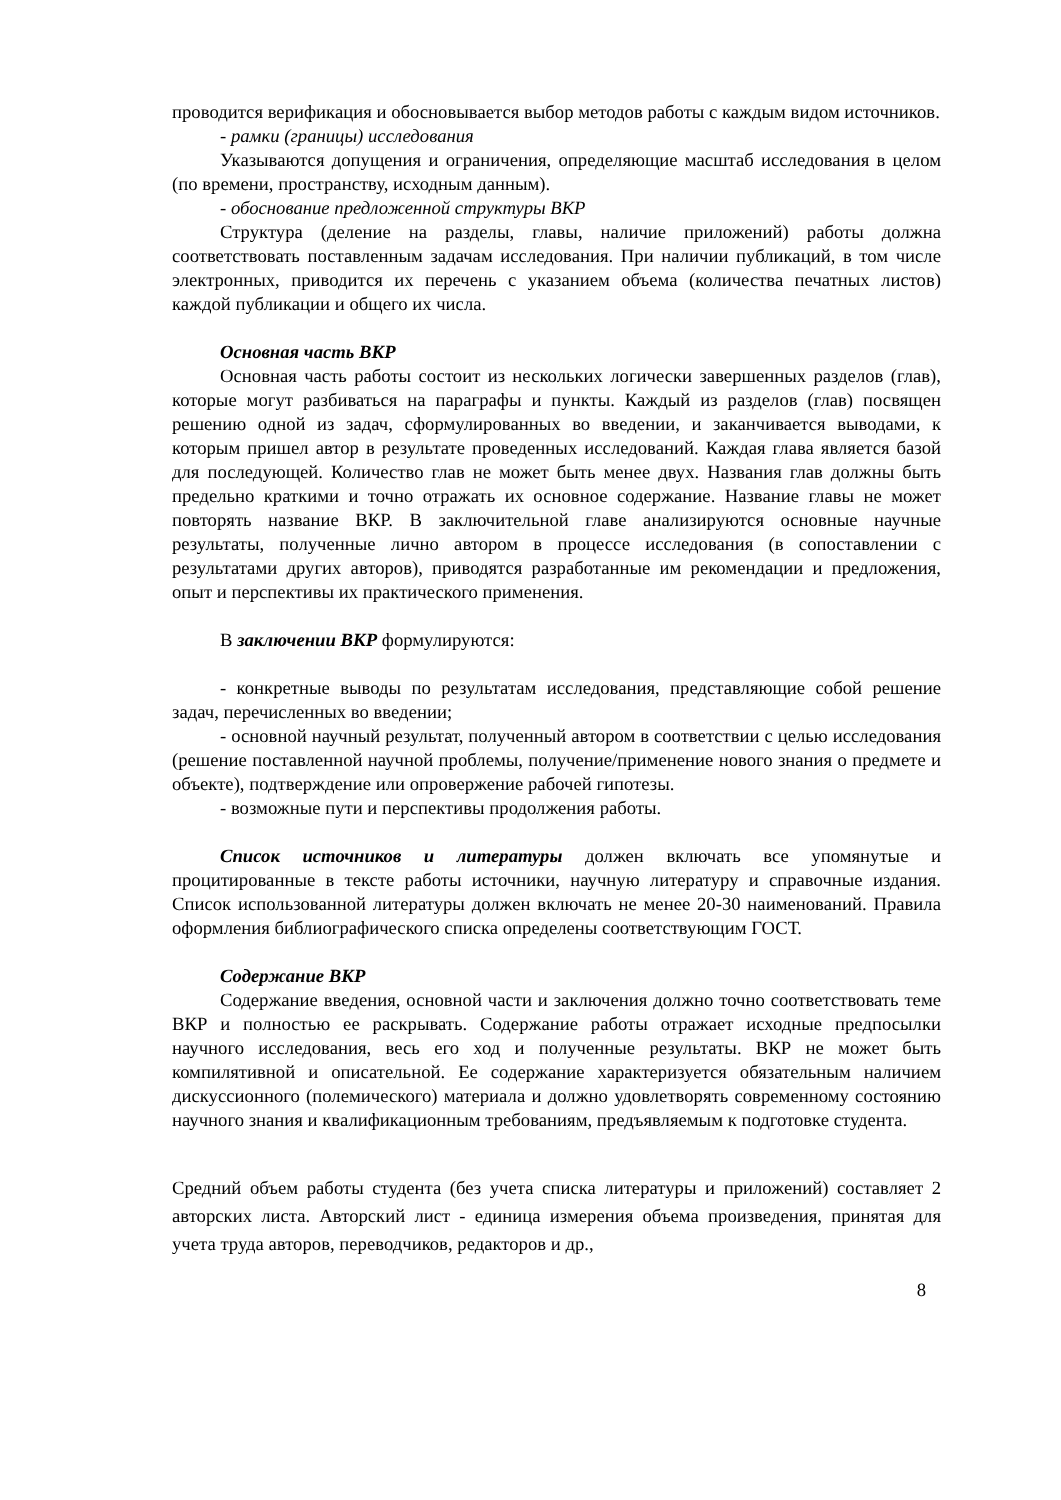проводится верификация и обосновывается выбор методов работы с каждым видом источников.
- рамки (границы) исследования
Указываются допущения и ограничения, определяющие масштаб исследования в целом (по времени, пространству, исходным данным).
- обоснование предложенной структуры ВКР
Структура (деление на разделы, главы, наличие приложений) работы должна соответствовать поставленным задачам исследования. При наличии публикаций, в том числе электронных, приводится их перечень с указанием объема (количества печатных листов) каждой публикации и общего их числа.
Основная часть ВКР
Основная часть работы состоит из нескольких логически завершенных разделов (глав), которые могут разбиваться на параграфы и пункты. Каждый из разделов (глав) посвящен решению одной из задач, сформулированных во введении, и заканчивается выводами, к которым пришел автор в результате проведенных исследований. Каждая глава является базой для последующей. Количество глав не может быть менее двух. Названия глав должны быть предельно краткими и точно отражать их основное содержание. Название главы не может повторять название ВКР. В заключительной главе анализируются основные научные результаты, полученные лично автором в процессе исследования (в сопоставлении с результатами других авторов), приводятся разработанные им рекомендации и предложения, опыт и перспективы их практического применения.
В заключении ВКР формулируются:
- конкретные выводы по результатам исследования, представляющие собой решение задач, перечисленных во введении;
- основной научный результат, полученный автором в соответствии с целью исследования (решение поставленной научной проблемы, получение/применение нового знания о предмете и объекте), подтверждение или опровержение рабочей гипотезы.
- возможные пути и перспективы продолжения работы.
Список источников и литературы должен включать все упомянутые и процитированные в тексте работы источники, научную литературу и справочные издания. Список использованной литературы должен включать не менее 20-30 наименований. Правила оформления библиографического списка определены соответствующим ГОСТ.
Содержание ВКР
Содержание введения, основной части и заключения должно точно соответствовать теме ВКР и полностью ее раскрывать. Содержание работы отражает исходные предпосылки научного исследования, весь его ход и полученные результаты. ВКР не может быть компилятивной и описательной. Ее содержание характеризуется обязательным наличием дискуссионного (полемического) материала и должно удовлетворять современному состоянию научного знания и квалификационным требованиям, предъявляемым к подготовке студента.
Средний объем работы студента (без учета списка литературы и приложений) составляет 2 авторских листа. Авторский лист - единица измерения объема произведения, принятая для учета труда авторов, переводчиков, редакторов и др.,
8